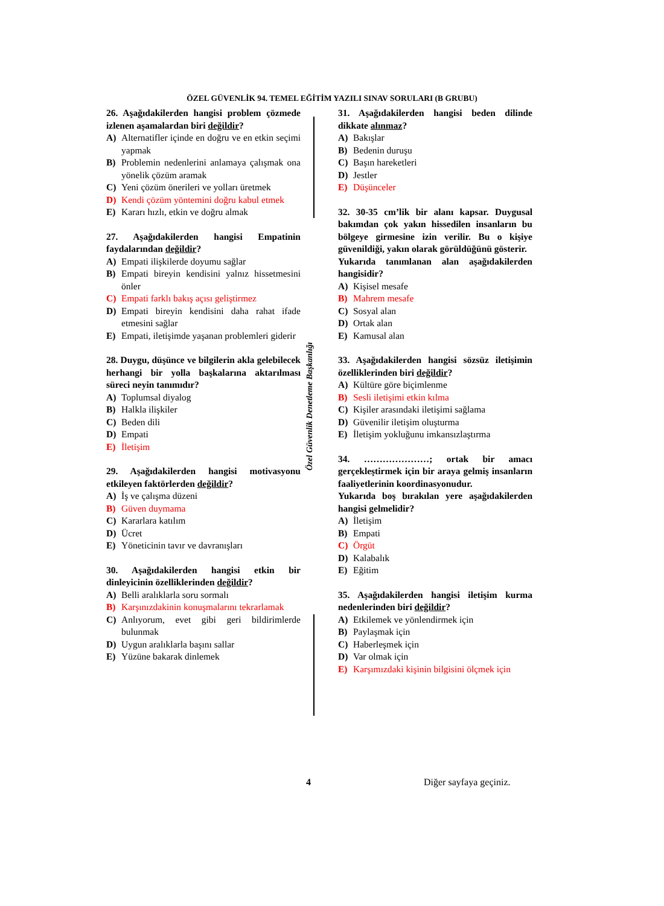ÖZEL GÜVENLİK 94. TEMEL EĞİTİM YAZILI SINAV SORULARI (B GRUBU)
Özel Güvenlik Denetleme Başkanlığı
26. Aşağıdakilerden hangisi problem çözmede izlenen aşamalardan biri değildir?
A) Alternatifler içinde en doğru ve en etkin seçimi yapmak
B) Problemin nedenlerini anlamaya çalışmak ona yönelik çözüm aramak
C) Yeni çözüm önerileri ve yolları üretmek
D) Kendi çözüm yöntemini doğru kabul etmek
E) Kararı hızlı, etkin ve doğru almak
27. Aşağıdakilerden hangisi Empatinin faydalarından değildir?
A) Empati ilişkilerde doyumu sağlar
B) Empati bireyin kendisini yalnız hissetmesini önler
C) Empati farklı bakış açısı geliştirmez
D) Empati bireyin kendisini daha rahat ifade etmesini sağlar
E) Empati, iletişimde yaşanan problemleri giderir
28. Duygu, düşünce ve bilgilerin akla gelebilecek herhangi bir yolla başkalarına aktarılması süreci neyin tanımıdır?
A) Toplumsal diyalog
B) Halkla ilişkiler
C) Beden dili
D) Empati
E) İletişim
29. Aşağıdakilerden hangisi motivasyonu etkileyen faktörlerden değildir?
A) İş ve çalışma düzeni
B) Güven duymama
C) Kararlara katılım
D) Ücret
E) Yöneticinin tavır ve davranışları
30. Aşağıdakilerden hangisi etkin bir dinleyicinin özelliklerinden değildir?
A) Belli aralıklarla soru sormalı
B) Karşınızdakinin konuşmalarını tekrarlamak
C) Anlıyorum, evet gibi geri bildirimlerde bulunmak
D) Uygun aralıklarla başını sallar
E) Yüzüne bakarak dinlemek
31. Aşağıdakilerden hangisi beden dilinde dikkate alınmaz?
A) Bakışlar
B) Bedenin duruşu
C) Başın hareketleri
D) Jestler
E) Düşünceler
32. 30-35 cm’lik bir alanı kapsar. Duygusal bakımdan çok yakın hissedilen insanların bu bölgeye girmesine izin verilir. Bu o kişiye güvenildiği, yakın olarak görüldüğünü gösterir.
Yukarıda tanımlanan alan aşağıdakilerden hangisidir?
A) Kişisel mesafe
B) Mahrem mesafe
C) Sosyal alan
D) Ortak alan
E) Kamusal alan
33. Aşağıdakilerden hangisi sözsüz iletişimin özelliklerinden biri değildir?
A) Kültüre göre biçimlenme
B) Sesli iletişimi etkin kılma
C) Kişiler arasındaki iletişimi sağlama
D) Güvenilir iletişim oluşturma
E) İletişim yokluğunu imkansızlaştırma
34. …………………; ortak bir amacı gerçekleştirmek için bir araya gelmiş insanların faaliyetlerinin koordinasyonudur.
Yukarıda boş bırakılan yere aşağıdakilerden hangisi gelmelidir?
A) İletişim
B) Empati
C) Örgüt
D) Kalabalık
E) Eğitim
35. Aşağıdakilerden hangisi iletişim kurma nedenlerinden biri değildir?
A) Etkilemek ve yönlendirmek için
B) Paylaşmak için
C) Haberleşmek için
D) Var olmak için
E) Karşımızdaki kişinin bilgisini ölçmek için
4 Diğer sayfaya geçiniz.